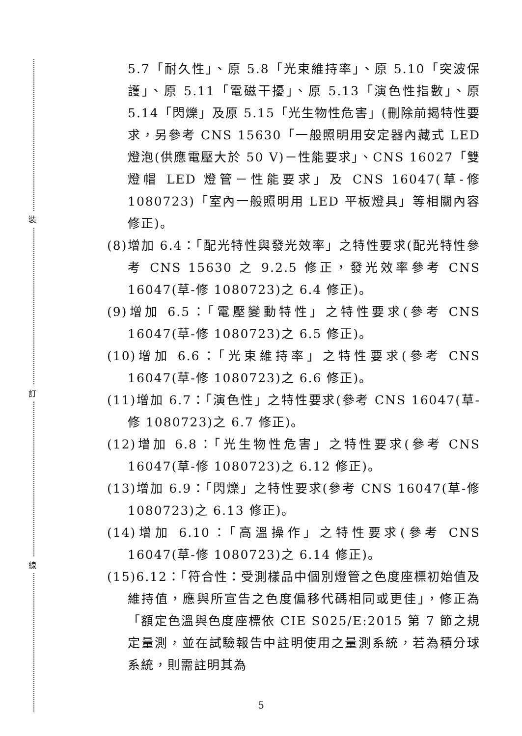裝
訂
線
5.7「耐久性」、原 5.8「光束維持率」、原 5.10「突波保護」、原 5.11「電磁干擾」、原 5.13「演色性指數」、原 5.14「閃爍」及原 5.15「光生物性危害」(刪除前揭特性要求，另參考 CNS 15630「一般照明用安定器內藏式 LED 燈泡(供應電壓大於 50 V)－性能要求」、CNS 16027「雙燈帽 LED 燈管－性能要求」及 CNS 16047(草-修 1080723)「室內一般照明用 LED 平板燈具」等相關內容修正)。
(8)增加 6.4：「配光特性與發光效率」之特性要求(配光特性參考 CNS 15630 之 9.2.5 修正，發光效率參考 CNS 16047(草-修 1080723)之 6.4 修正)。
(9)增加 6.5：「電壓變動特性」之特性要求(參考 CNS 16047(草-修 1080723)之 6.5 修正)。
(10)增加 6.6：「光束維持率」之特性要求(參考 CNS 16047(草-修 1080723)之 6.6 修正)。
(11)增加 6.7：「演色性」之特性要求(參考 CNS 16047(草-修 1080723)之 6.7 修正)。
(12)增加 6.8：「光生物性危害」之特性要求(參考 CNS 16047(草-修 1080723)之 6.12 修正)。
(13)增加 6.9：「閃爍」之特性要求(參考 CNS 16047(草-修 1080723)之 6.13 修正)。
(14)增加 6.10：「高溫操作」之特性要求(參考 CNS 16047(草-修 1080723)之 6.14 修正)。
(15)6.12：「符合性：受測樣品中個別燈管之色度座標初始值及維持值，應與所宣告之色度偏移代碼相同或更佳」，修正為「額定色溫與色度座標依 CIE S025/E:2015 第 7 節之規定量測，並在試驗報告中註明使用之量測系統，若為積分球系統，則需註明其為
5